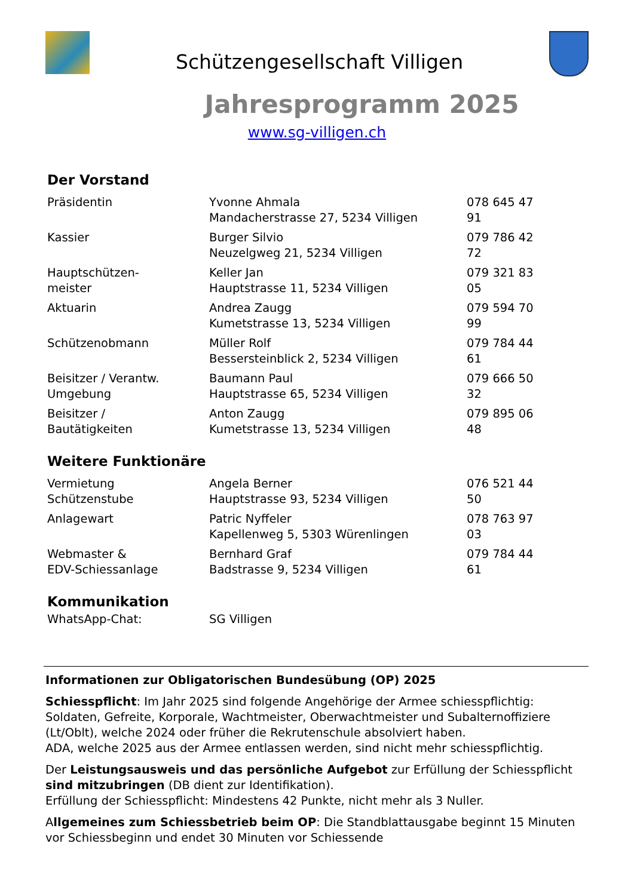Schützengesellschaft Villigen
Jahresprogramm 2025
www.sg-villigen.ch
Der Vorstand
| Präsidentin | Yvonne Ahmala Mandacherstrasse 27, 5234 Villigen | 078 645 47 91 |
| Kassier | Burger Silvio Neuzelgweg 21, 5234 Villigen | 079 786 42 72 |
| Hauptschützen- meister | Keller Jan Hauptstrasse 11, 5234 Villigen | 079 321 83 05 |
| Aktuarin | Andrea Zaugg Kumetstrasse 13, 5234 Villigen | 079 594 70 99 |
| Schützenobmann | Müller Rolf Bessersteinblick 2, 5234 Villigen | 079 784 44 61 |
| Beisitzer / Verantw. Umgebung | Baumann Paul Hauptstrasse 65, 5234 Villigen | 079 666 50 32 |
| Beisitzer / Bautätigkeiten | Anton Zaugg Kumetstrasse 13, 5234 Villigen | 079 895 06 48 |
Weitere Funktionäre
| Vermietung Schützenstube | Angela Berner Hauptstrasse 93, 5234 Villigen | 076 521 44 50 |
| Anlagewart | Patric Nyffeler Kapellenweg 5, 5303 Würenlingen | 078 763 97 03 |
| Webmaster & EDV-Schiessanlage | Bernhard Graf Badstrasse 9, 5234 Villigen | 079 784 44 61 |
Kommunikation
| WhatsApp-Chat: | SG Villigen |
Informationen zur Obligatorischen Bundesübung (OP) 2025
Schiesspflicht: Im Jahr 2025 sind folgende Angehörige der Armee schiesspflichtig: Soldaten, Gefreite, Korporale, Wachtmeister, Oberwachtmeister und Subalternoffiziere (Lt/Oblt), welche 2024 oder früher die Rekrutenschule absolviert haben.
ADA, welche 2025 aus der Armee entlassen werden, sind nicht mehr schiesspflichtig.
Der Leistungsausweis und das persönliche Aufgebot zur Erfüllung der Schiesspflicht sind mitzubringen (DB dient zur Identifikation).
Erfüllung der Schiesspflicht: Mindestens 42 Punkte, nicht mehr als 3 Nuller.
Allgemeines zum Schiessbetrieb beim OP: Die Standblattausgabe beginnt 15 Minuten vor Schiessbeginn und endet 30 Minuten vor Schiessende